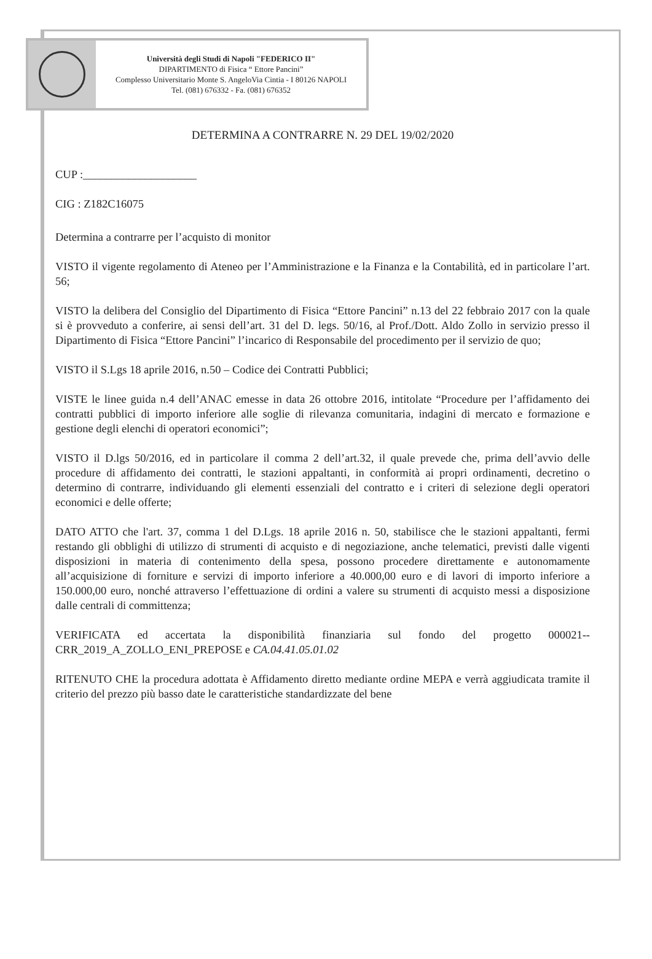Università degli Studi di Napoli "FEDERICO II"
DIPARTIMENTO di Fisica “ Ettore Pancini”
Complesso Universitario Monte S. AngeloVia Cintia - I 80126 NAPOLI
Tel. (081) 676332 - Fa. (081) 676352
DETERMINA A CONTRARRE N. 29 DEL 19/02/2020
CUP :____________________
CIG : Z182C16075
Determina a contrarre per l’acquisto di monitor
VISTO il vigente regolamento di Ateneo per l’Amministrazione e la Finanza e la Contabilità, ed in particolare l’art. 56;
VISTO la delibera del Consiglio del Dipartimento di Fisica “Ettore Pancini” n.13 del 22 febbraio 2017 con la quale si è provveduto a conferire, ai sensi dell’art. 31 del D. legs. 50/16, al Prof./Dott. Aldo Zollo in servizio presso il Dipartimento di Fisica “Ettore Pancini” l’incarico di Responsabile del procedimento per il servizio de quo;
VISTO il S.Lgs 18 aprile 2016, n.50 – Codice dei Contratti Pubblici;
VISTE le linee guida n.4 dell’ANAC emesse in data 26 ottobre 2016, intitolate “Procedure per l’affidamento dei contratti pubblici di importo inferiore alle soglie di rilevanza comunitaria, indagini di mercato e formazione e gestione degli elenchi di operatori economici”;
VISTO il D.lgs 50/2016, ed in particolare il comma 2 dell’art.32, il quale prevede che, prima dell’avvio delle procedure di affidamento dei contratti, le stazioni appaltanti, in conformità ai propri ordinamenti, decretino o determino di contrarre, individuando gli elementi essenziali del contratto e i criteri di selezione degli operatori economici e delle offerte;
DATO ATTO che l'art. 37, comma 1 del D.Lgs. 18 aprile 2016 n. 50, stabilisce che le stazioni appaltanti, fermi restando gli obblighi di utilizzo di strumenti di acquisto e di negoziazione, anche telematici, previsti dalle vigenti disposizioni in materia di contenimento della spesa, possono procedere direttamente e autonomamente all’acquisizione di forniture e servizi di importo inferiore a 40.000,00 euro e di lavori di importo inferiore a 150.000,00 euro, nonché attraverso l’effettuazione di ordini a valere su strumenti di acquisto messi a disposizione dalle centrali di committenza;
VERIFICATA ed accertata la disponibilità finanziaria sul fondo del progetto 000021--CRR_2019_A_ZOLLO_ENI_PREPOSE e CA.04.41.05.01.02
RITENUTO CHE la procedura adottata è Affidamento diretto mediante ordine MEPA e verrà aggiudicata tramite il criterio del prezzo più basso date le caratteristiche standardizzate del bene